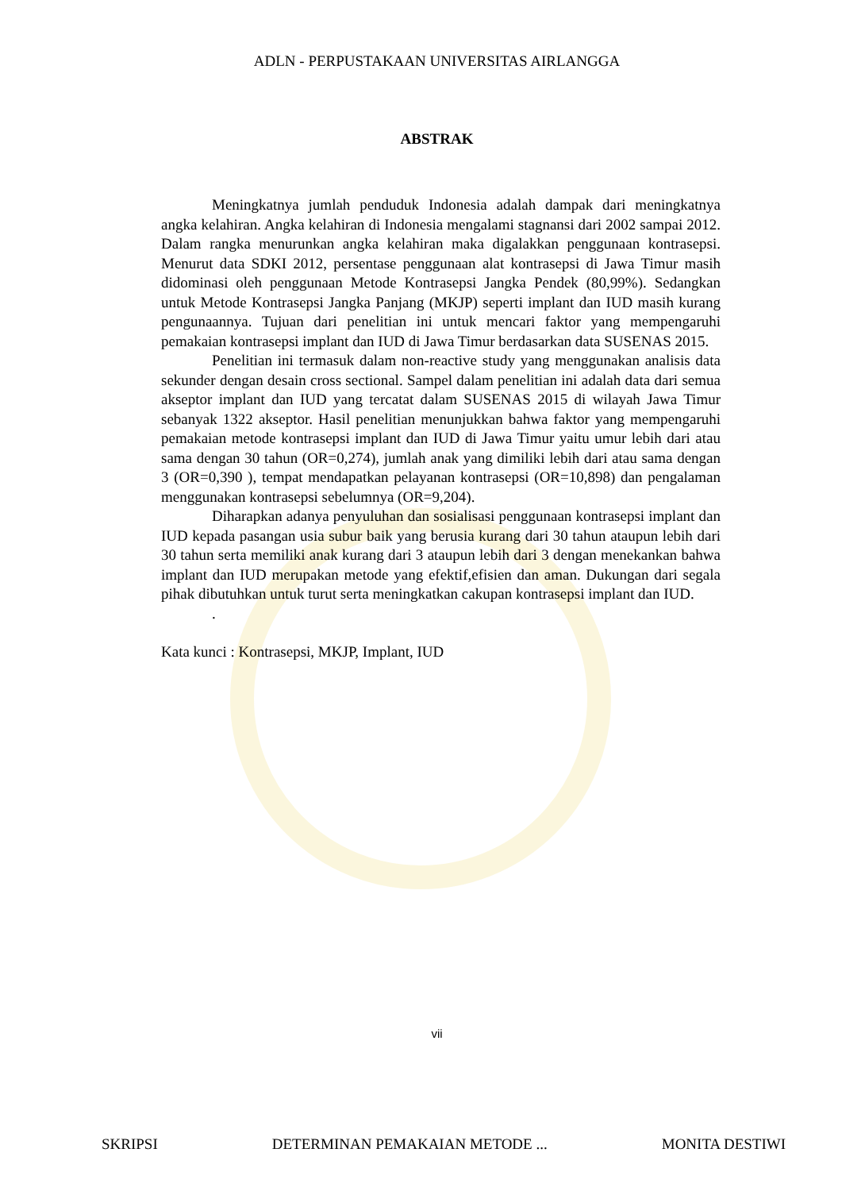ADLN - PERPUSTAKAAN UNIVERSITAS AIRLANGGA
ABSTRAK
Meningkatnya jumlah penduduk Indonesia adalah dampak dari meningkatnya angka kelahiran. Angka kelahiran di Indonesia mengalami stagnansi dari 2002 sampai 2012. Dalam rangka menurunkan angka kelahiran maka digalakkan penggunaan kontrasepsi. Menurut data SDKI 2012, persentase penggunaan alat kontrasepsi di Jawa Timur masih didominasi oleh penggunaan Metode Kontrasepsi Jangka Pendek (80,99%). Sedangkan untuk Metode Kontrasepsi Jangka Panjang (MKJP) seperti implant dan IUD masih kurang pengunaannya. Tujuan dari penelitian ini untuk mencari faktor yang mempengaruhi pemakaian kontrasepsi implant dan IUD di Jawa Timur berdasarkan data SUSENAS 2015.
Penelitian ini termasuk dalam non-reactive study yang menggunakan analisis data sekunder dengan desain cross sectional. Sampel dalam penelitian ini adalah data dari semua akseptor implant dan IUD yang tercatat dalam SUSENAS 2015 di wilayah Jawa Timur sebanyak 1322 akseptor. Hasil penelitian menunjukkan bahwa faktor yang mempengaruhi pemakaian metode kontrasepsi implant dan IUD di Jawa Timur yaitu umur lebih dari atau sama dengan 30 tahun (OR=0,274), jumlah anak yang dimiliki lebih dari atau sama dengan 3 (OR=0,390 ), tempat mendapatkan pelayanan kontrasepsi (OR=10,898) dan pengalaman menggunakan kontrasepsi sebelumnya (OR=9,204).
Diharapkan adanya penyuluhan dan sosialisasi penggunaan kontrasepsi implant dan IUD kepada pasangan usia subur baik yang berusia kurang dari 30 tahun ataupun lebih dari 30 tahun serta memiliki anak kurang dari 3 ataupun lebih dari 3 dengan menekankan bahwa implant dan IUD merupakan metode yang efektif,efisien dan aman. Dukungan dari segala pihak dibutuhkan untuk turut serta meningkatkan cakupan kontrasepsi implant dan IUD.
.
Kata kunci : Kontrasepsi, MKJP, Implant, IUD
vii
SKRIPSI DETERMINAN PEMAKAIAN METODE ... MONITA DESTIWI